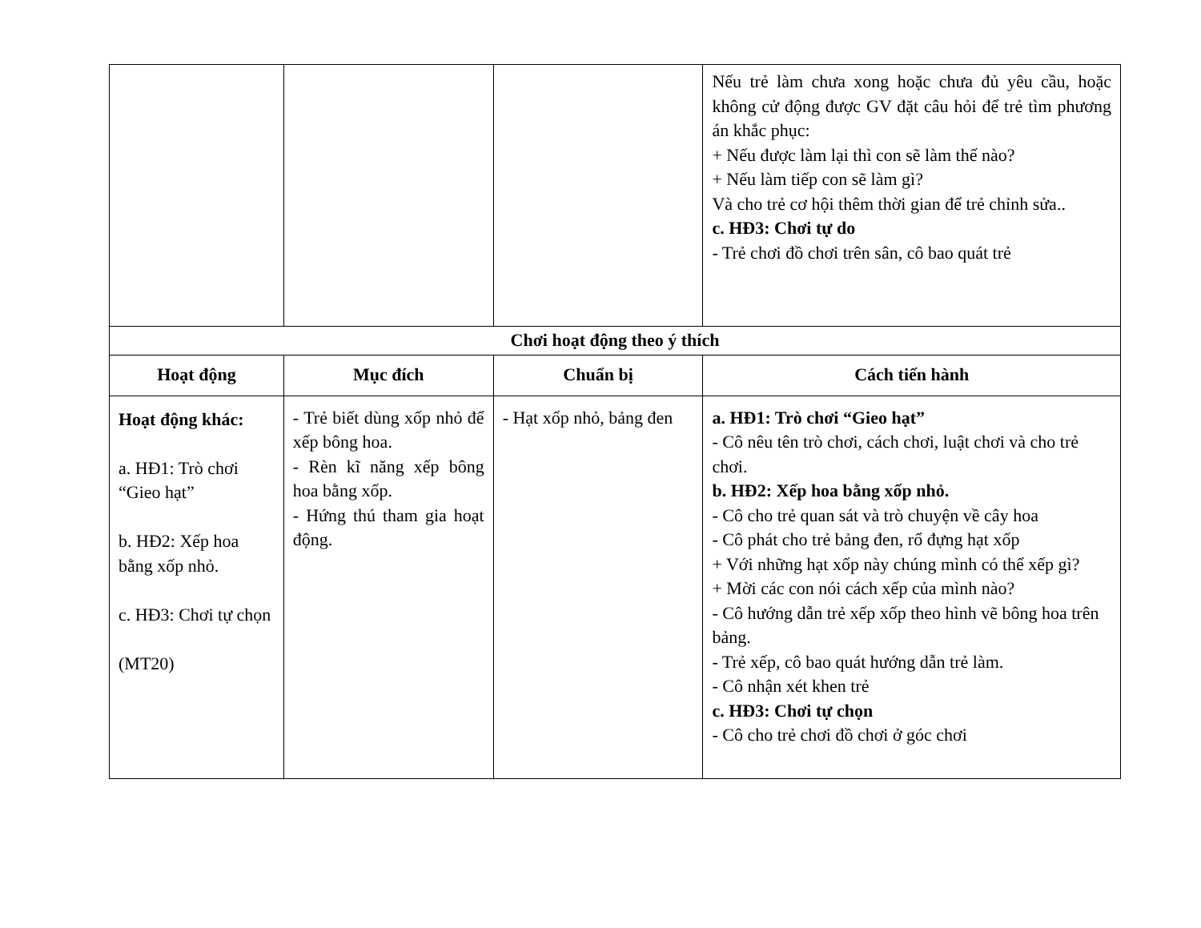| | | | Nếu trẻ làm chưa xong hoặc chưa đủ yêu cầu, hoặc không cử động được GV đặt câu hỏi để trẻ tìm phương án khắc phục: + Nếu được làm lại thì con sẽ làm thế nào? + Nếu làm tiếp con sẽ làm gì? Và cho trẻ cơ hội thêm thời gian để trẻ chỉnh sửa.. c. HĐ3: Chơi tự do - Trẻ chơi đồ chơi trên sân, cô bao quát trẻ |
| Chơi hoạt động theo ý thích | | | |
| Hoạt động | Mục đích | Chuẩn bị | Cách tiến hành |
| Hoạt động khác: a. HĐ1: Trò chơi “Gieo hạt” b. HĐ2: Xếp hoa bằng xốp nhỏ. c. HĐ3: Chơi tự chọn (MT20) | - Trẻ biết dùng xốp nhỏ để xếp bông hoa. - Rèn kĩ năng xếp bông hoa bằng xốp. - Hứng thú tham gia hoạt động. | - Hạt xốp nhỏ, bảng đen | a. HĐ1: Trò chơi “Gieo hạt” - Cô nêu tên trò chơi, cách chơi, luật chơi và cho trẻ chơi. b. HĐ2: Xếp hoa bằng xốp nhỏ. - Cô cho trẻ quan sát và trò chuyện về cây hoa - Cô phát cho trẻ bảng đen, rổ đựng hạt xốp + Với những hạt xốp này chúng mình có thể xếp gì? + Mời các con nói cách xếp của mình nào? - Cô hướng dẫn trẻ xếp xốp theo hình vẽ bông hoa trên bảng. - Trẻ xếp, cô bao quát hướng dẫn trẻ làm. - Cô nhận xét khen trẻ c. HĐ3: Chơi tự chọn - Cô cho trẻ chơi đồ chơi ở góc chơi |